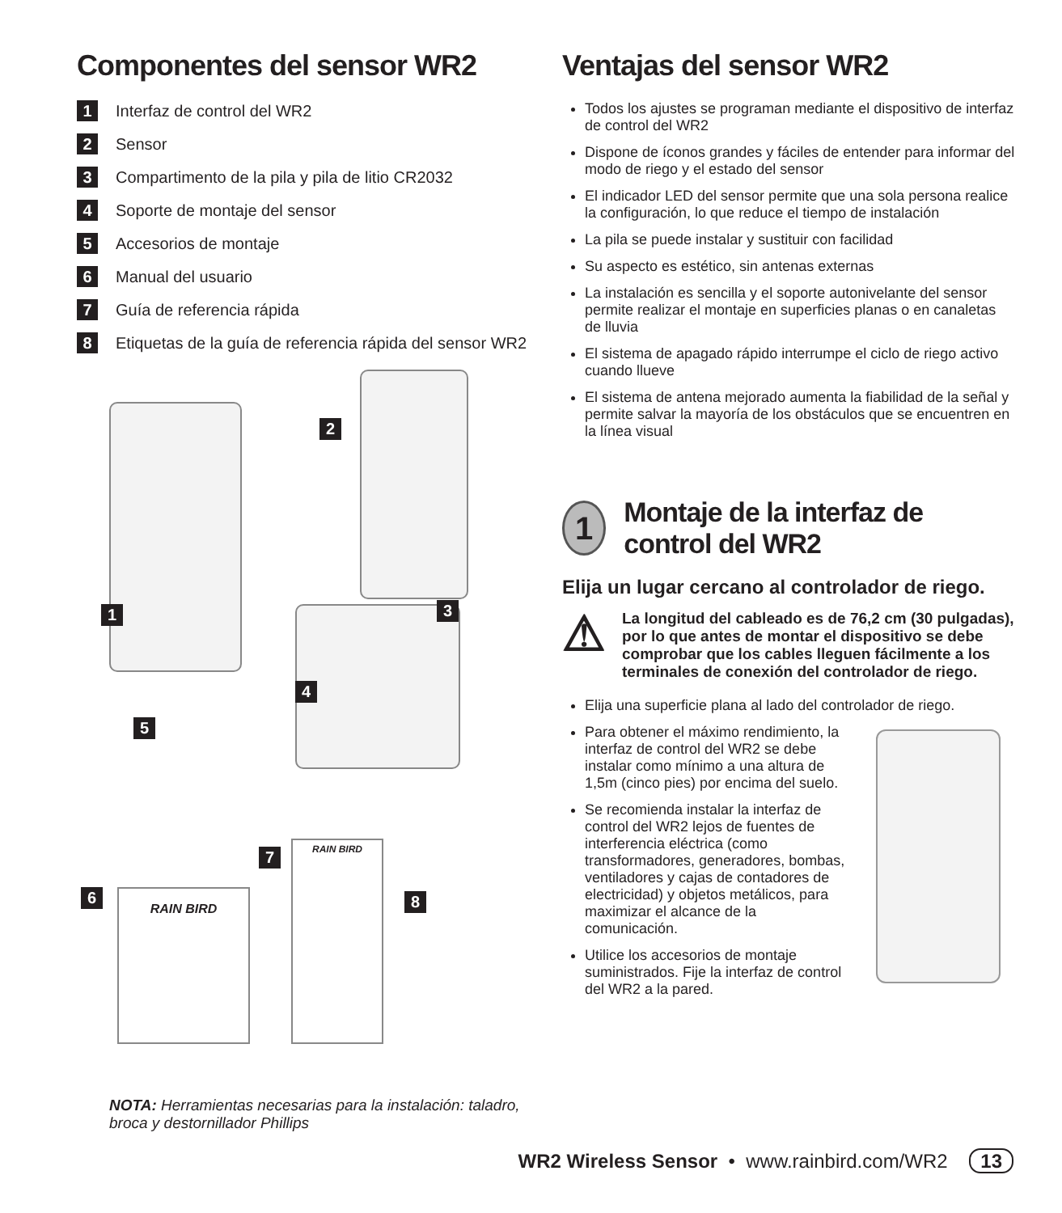Componentes del sensor WR2
1 Interfaz de control del WR2
2 Sensor
3 Compartimento de la pila y pila de litio CR2032
4 Soporte de montaje del sensor
5 Accesorios de montaje
6 Manual del usuario
7 Guía de referencia rápida
8 Etiquetas de la guía de referencia rápida del sensor WR2
RAIN BIRD
RAIN BIRD
1
2
3
4
5
6
7
8
NOTA: Herramientas necesarias para la instalación: taladro, broca y destornillador Phillips
Ventajas del sensor WR2
Todos los ajustes se programan mediante el dispositivo de interfaz de control del WR2
Dispone de íconos grandes y fáciles de entender para informar del modo de riego y el estado del sensor
El indicador LED del sensor permite que una sola persona realice la configuración, lo que reduce el tiempo de instalación
La pila se puede instalar y sustituir con facilidad
Su aspecto es estético, sin antenas externas
La instalación es sencilla y el soporte autonivelante del sensor permite realizar el montaje en superficies planas o en canaletas de lluvia
El sistema de apagado rápido interrumpe el ciclo de riego activo cuando llueve
El sistema de antena mejorado aumenta la fiabilidad de la señal y permite salvar la mayoría de los obstáculos que se encuentren en la línea visual
1
Montaje de la interfaz de control del WR2
Elija un lugar cercano al controlador de riego.
⚠
La longitud del cableado es de 76,2 cm (30 pulgadas), por lo que antes de montar el dispositivo se debe comprobar que los cables lleguen fácilmente a los terminales de conexión del controlador de riego.
Elija una superficie plana al lado del controlador de riego.
Para obtener el máximo rendimiento, la interfaz de control del WR2 se debe instalar como mínimo a una altura de 1,5m (cinco pies) por encima del suelo.
Se recomienda instalar la interfaz de control del WR2 lejos de fuentes de interferencia eléctrica (como transformadores, generadores, bombas, ventiladores y cajas de contadores de electricidad) y objetos metálicos, para maximizar el alcance de la comunicación.
Utilice los accesorios de montaje suministrados. Fije la interfaz de control del WR2 a la pared.
WR2 Wireless Sensor • www.rainbird.com/WR2 13